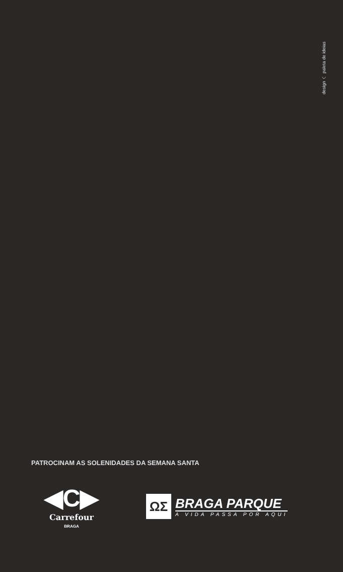design ◠ paleta de ideias
PATROCINAM AS SOLENIDADES DA SEMANA SANTA
◀C▶
Carrefour
BRAGA
ΩΣ
BRAGA PARQUE
A VIDA PASSA POR AQUI